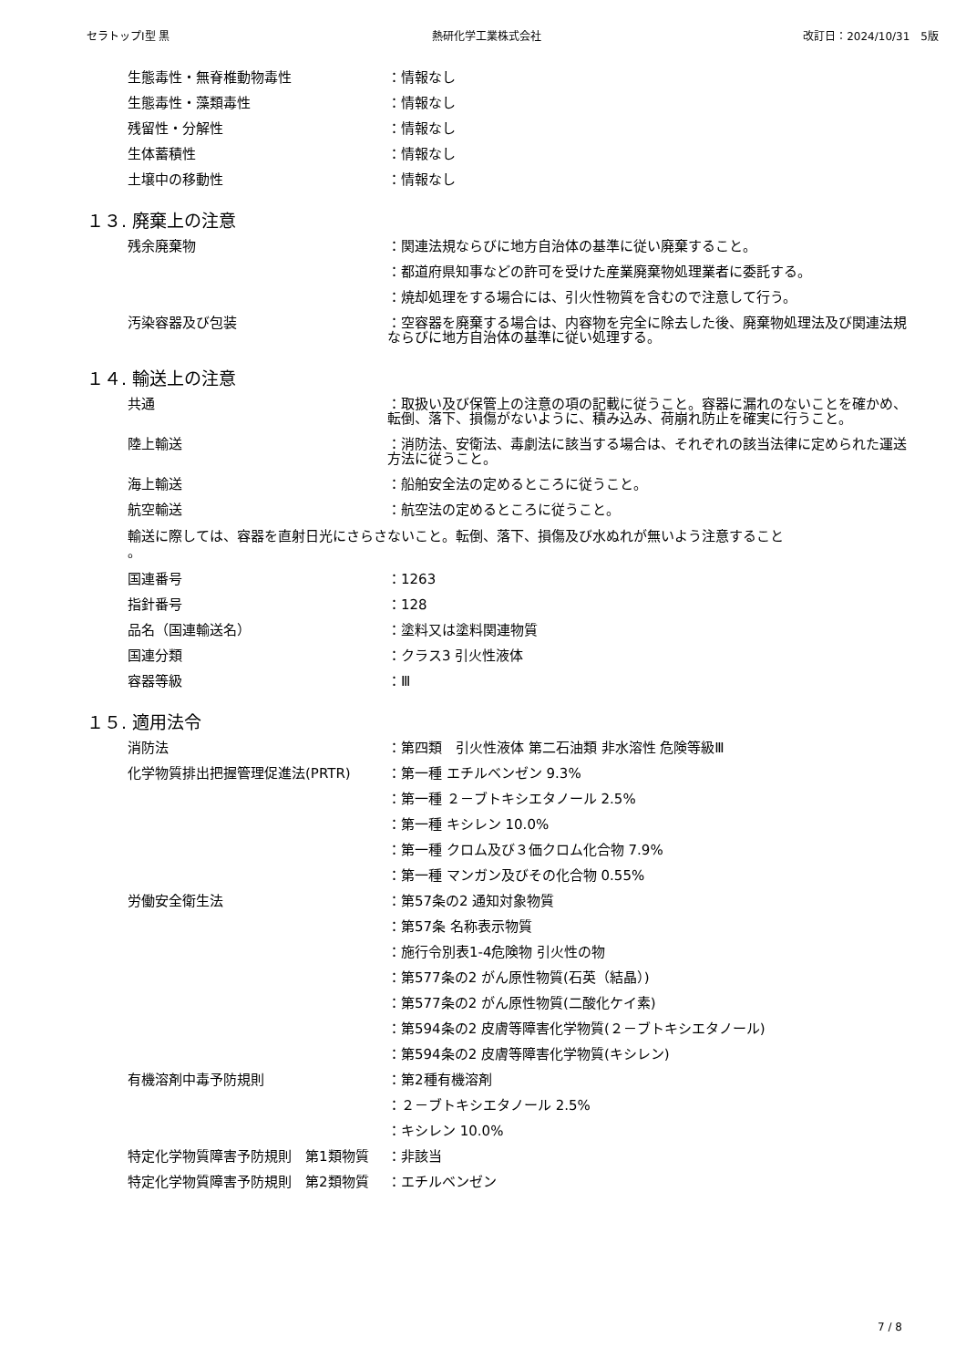セラトップⅠ型 黒 熱研化学工業株式会社 改訂日：2024/10/31　5版
生態毒性・無脊椎動物毒性 ：情報なし
生態毒性・藻類毒性 ：情報なし
残留性・分解性 ：情報なし
生体蓄積性 ：情報なし
土壌中の移動性 ：情報なし
１３. 廃棄上の注意
残余廃棄物 ：関連法規ならびに地方自治体の基準に従い廃棄すること。
：都道府県知事などの許可を受けた産業廃棄物処理業者に委託する。
：焼却処理をする場合には、引火性物質を含むので注意して行う。
汚染容器及び包装 ：空容器を廃棄する場合は、内容物を完全に除去した後、廃棄物処理法及び関連法規ならびに地方自治体の基準に従い処理する。
１４. 輸送上の注意
共通 ：取扱い及び保管上の注意の項の記載に従うこと。容器に漏れのないことを確かめ、転倒、落下、損傷がないように、積み込み、荷崩れ防止を確実に行うこと。
陸上輸送 ：消防法、安衛法、毒劇法に該当する場合は、それぞれの該当法律に定められた運送方法に従うこと。
海上輸送 ：船舶安全法の定めるところに従うこと。
航空輸送 ：航空法の定めるところに従うこと。
輸送に際しては、容器を直射日光にさらさないこと。転倒、落下、損傷及び水ぬれが無いよう注意すること
。
国連番号 ：1263
指針番号 ：128
品名（国連輸送名） ：塗料又は塗料関連物質
国連分類 ：クラス3 引火性液体
容器等級 ：Ⅲ
１５. 適用法令
消防法 ：第四類　引火性液体 第二石油類 非水溶性 危険等級Ⅲ
化学物質排出把握管理促進法(PRTR) ：第一種 エチルベンゼン 9.3%
：第一種 ２－ブトキシエタノール 2.5%
：第一種 キシレン 10.0%
：第一種 クロム及び３価クロム化合物 7.9%
：第一種 マンガン及びその化合物 0.55%
労働安全衛生法 ：第57条の2 通知対象物質
：第57条 名称表示物質
：施行令別表1-4危険物 引火性の物
：第577条の2 がん原性物質(石英（結晶）)
：第577条の2 がん原性物質(二酸化ケイ素)
：第594条の2 皮膚等障害化学物質(２－ブトキシエタノール)
：第594条の2 皮膚等障害化学物質(キシレン)
有機溶剤中毒予防規則 ：第2種有機溶剤
：２－ブトキシエタノール 2.5%
：キシレン 10.0%
特定化学物質障害予防規則　第1類物質 ：非該当
特定化学物質障害予防規則　第2類物質 ：エチルベンゼン
7 / 8